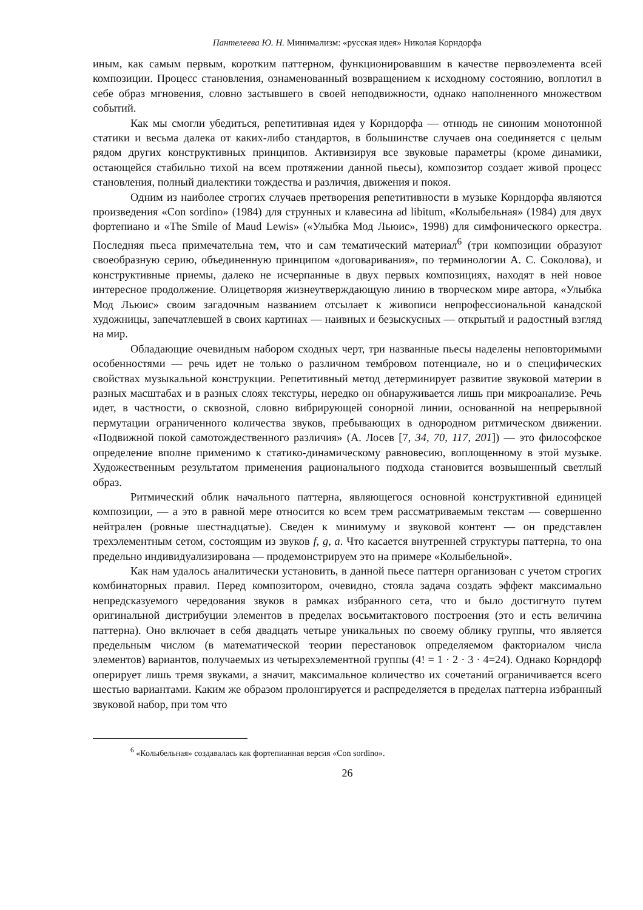Пантелеева Ю. Н. Минимализм: «русская идея» Николая Корндорфа
иным, как самым первым, коротким паттерном, функционировавшим в качестве первоэлемента всей композиции. Процесс становления, ознаменованный возвращением к исходному состоянию, воплотил в себе образ мгновения, словно застывшего в своей неподвижности, однако наполненного множеством событий.
Как мы смогли убедиться, репетитивная идея у Корндорфа — отнюдь не синоним монотонной статики и весьма далека от каких-либо стандартов, в большинстве случаев она соединяется с целым рядом других конструктивных принципов. Активизируя все звуковые параметры (кроме динамики, остающейся стабильно тихой на всем протяжении данной пьесы), композитор создает живой процесс становления, полный диалектики тождества и различия, движения и покоя.
Одним из наиболее строгих случаев претворения репетитивности в музыке Корндорфа являются произведения «Con sordino» (1984) для струнных и клавесина ad libitum, «Колыбельная» (1984) для двух фортепиано и «The Smile of Maud Lewis» («Улыбка Мод Льюис», 1998) для симфонического оркестра. Последняя пьеса примечательна тем, что и сам тематический материал<sup>6</sup> (три композиции образуют своеобразную серию, объединенную принципом «договаривания», по терминологии А. С. Соколова), и конструктивные приемы, далеко не исчерпанные в двух первых композициях, находят в ней новое интересное продолжение. Олицетворяя жизнеутверждающую линию в творческом мире автора, «Улыбка Мод Льюис» своим загадочным названием отсылает к живописи непрофессиональной канадской художницы, запечатлевшей в своих картинах — наивных и безыскусных — открытый и радостный взгляд на мир.
Обладающие очевидным набором сходных черт, три названные пьесы наделены неповторимыми особенностями — речь идет не только о различном тембровом потенциале, но и о специфических свойствах музыкальной конструкции. Репетитивный метод детерминирует развитие звуковой материи в разных масштабах и в разных слоях текстуры, нередко он обнаруживается лишь при микроанализе. Речь идет, в частности, о сквозной, словно вибрирующей сонорной линии, основанной на непрерывной пермутации ограниченного количества звуков, пребывающих в однородном ритмическом движении. «Подвижной покой самотождественного различия» (А. Лосев [7, 34, 70, 117, 201]) — это философское определение вполне применимо к статико-динамическому равновесию, воплощенному в этой музыке. Художественным результатом применения рационального подхода становится возвышенный светлый образ.
Ритмический облик начального паттерна, являющегося основной конструктивной единицей композиции, — а это в равной мере относится ко всем трем рассматриваемым текстам — совершенно нейтрален (ровные шестнадцатые). Сведен к минимуму и звуковой контент — он представлен трехэлементным сетом, состоящим из звуков f, g, a. Что касается внутренней структуры паттерна, то она предельно индивидуализирована — продемонстрируем это на примере «Колыбельной».
Как нам удалось аналитически установить, в данной пьесе паттерн организован с учетом строгих комбинаторных правил. Перед композитором, очевидно, стояла задача создать эффект максимально непредсказуемого чередования звуков в рамках избранного сета, что и было достигнуто путем оригинальной дистрибуции элементов в пределах восьмитактового построения (это и есть величина паттерна). Оно включает в себя двадцать четыре уникальных по своему облику группы, что является предельным числом (в математической теории перестановок определяемом факториалом числа элементов) вариантов, получаемых из четырехэлементной группы (4! = 1 · 2 · 3 · 4=24). Однако Корндорф оперирует лишь тремя звуками, а значит, максимальное количество их сочетаний ограничивается всего шестью вариантами. Каким же образом пролонгируется и распределяется в пределах паттерна избранный звуковой набор, при том что
<sup>6</sup> «Колыбельная» создавалась как фортепианная версия «Con sordino».
26